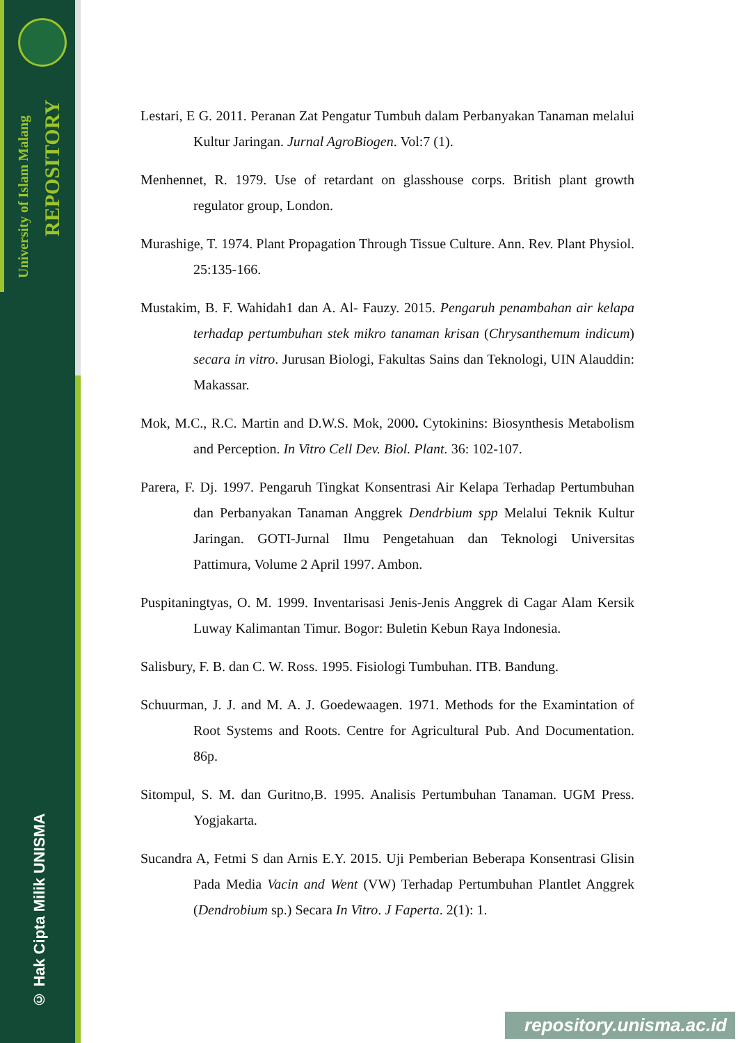University of Islam Malang
REPOSITORY
© Hak Cipta Milik UNISMA
Lestari, E G. 2011. Peranan Zat Pengatur Tumbuh dalam Perbanyakan Tanaman melalui Kultur Jaringan. Jurnal AgroBiogen. Vol:7 (1).
Menhennet, R. 1979. Use of retardant on glasshouse corps. British plant growth regulator group, London.
Murashige, T. 1974. Plant Propagation Through Tissue Culture. Ann. Rev. Plant Physiol. 25:135-166.
Mustakim, B. F. Wahidah1 dan A. Al- Fauzy. 2015. Pengaruh penambahan air kelapa terhadap pertumbuhan stek mikro tanaman krisan (Chrysanthemum indicum) secara in vitro. Jurusan Biologi, Fakultas Sains dan Teknologi, UIN Alauddin: Makassar.
Mok, M.C., R.C. Martin and D.W.S. Mok, 2000. Cytokinins: Biosynthesis Metabolism and Perception. In Vitro Cell Dev. Biol. Plant. 36: 102-107.
Parera, F. Dj. 1997. Pengaruh Tingkat Konsentrasi Air Kelapa Terhadap Pertumbuhan dan Perbanyakan Tanaman Anggrek Dendrbium spp Melalui Teknik Kultur Jaringan. GOTI-Jurnal Ilmu Pengetahuan dan Teknologi Universitas Pattimura, Volume 2 April 1997. Ambon.
Puspitaningtyas, O. M. 1999. Inventarisasi Jenis-Jenis Anggrek di Cagar Alam Kersik Luway Kalimantan Timur. Bogor: Buletin Kebun Raya Indonesia.
Salisbury, F. B. dan C. W. Ross. 1995. Fisiologi Tumbuhan. ITB. Bandung.
Schuurman, J. J. and M. A. J. Goedewaagen. 1971. Methods for the Examintation of Root Systems and Roots. Centre for Agricultural Pub. And Documentation. 86p.
Sitompul, S. M. dan Guritno,B. 1995. Analisis Pertumbuhan Tanaman. UGM Press. Yogjakarta.
Sucandra A, Fetmi S dan Arnis E.Y. 2015. Uji Pemberian Beberapa Konsentrasi Glisin Pada Media Vacin and Went (VW) Terhadap Pertumbuhan Plantlet Anggrek (Dendrobium sp.) Secara In Vitro. J Faperta. 2(1): 1.
repository.unisma.ac.id